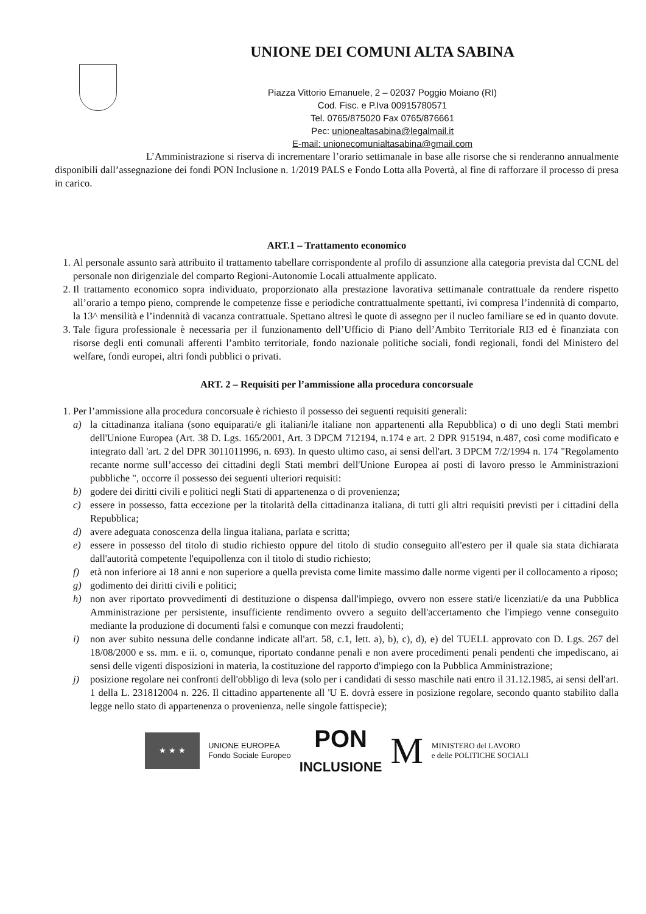UNIONE DEI COMUNI ALTA SABINA
Piazza Vittorio Emanuele, 2 – 02037 Poggio Moiano (RI)
Cod. Fisc. e P.Iva 00915780571
Tel. 0765/875020 Fax 0765/876661
Pec: unionealtasabina@legalmail.it
E-mail: unionecomunialtasabina@gmail.com
L’Amministrazione si riserva di incrementare l’orario settimanale in base alle risorse che si renderanno annualmente disponibili dall’assegnazione dei fondi PON Inclusione n. 1/2019 PALS e Fondo Lotta alla Povertà, al fine di rafforzare il processo di presa in carico.
ART.1 – Trattamento economico
1. Al personale assunto sarà attribuito il trattamento tabellare corrispondente al profilo di assunzione alla categoria prevista dal CCNL del personale non dirigenziale del comparto Regioni-Autonomie Locali attualmente applicato.
2. Il trattamento economico sopra individuato, proporzionato alla prestazione lavorativa settimanale contrattuale da rendere rispetto all’orario a tempo pieno, comprende le competenze fisse e periodiche contrattualmente spettanti, ivi compresa l’indennità di comparto, la 13^ mensilità e l’indennità di vacanza contrattuale. Spettano altresì le quote di assegno per il nucleo familiare se ed in quanto dovute.
3. Tale figura professionale è necessaria per il funzionamento dell’Ufficio di Piano dell’Ambito Territoriale RI3 ed è finanziata con risorse degli enti comunali afferenti l’ambito territoriale, fondo nazionale politiche sociali, fondi regionali, fondi del Ministero del welfare, fondi europei, altri fondi pubblici o privati.
ART. 2 – Requisiti per l’ammissione alla procedura concorsuale
1. Per l’ammissione alla procedura concorsuale è richiesto il possesso dei seguenti requisiti generali:
a) la cittadinanza italiana (sono equiparati/e gli italiani/le italiane non appartenenti alla Repubblica) o di uno degli Stati membri dell'Unione Europea (Art. 38 D. Lgs. 165/2001, Art. 3 DPCM 712194, n.174 e art. 2 DPR 915194, n.487, così come modificato e integrato dall 'art. 2 del DPR 3011011996, n. 693). In questo ultimo caso, ai sensi dell'art. 3 DPCM 7/2/1994 n. 174 "Regolamento recante norme sull’accesso dei cittadini degli Stati membri dell'Unione Europea ai posti di lavoro presso le Amministrazioni pubbliche ", occorre il possesso dei seguenti ulteriori requisiti:
b) godere dei diritti civili e politici negli Stati di appartenenza o di provenienza;
c) essere in possesso, fatta eccezione per la titolarità della cittadinanza italiana, di tutti gli altri requisiti previsti per i cittadini della Repubblica;
d) avere adeguata conoscenza della lingua italiana, parlata e scritta;
e) essere in possesso del titolo di studio richiesto oppure del titolo di studio conseguito all'estero per il quale sia stata dichiarata dall'autorità competente l'equipollenza con il titolo di studio richiesto;
f) età non inferiore ai 18 anni e non superiore a quella prevista come limite massimo dalle norme vigenti per il collocamento a riposo;
g) godimento dei diritti civili e politici;
h) non aver riportato provvedimenti di destituzione o dispensa dall'impiego, ovvero non essere stati/e licenziati/e da una Pubblica Amministrazione per persistente, insufficiente rendimento ovvero a seguito dell'accertamento che l'impiego venne conseguito mediante la produzione di documenti falsi e comunque con mezzi fraudolenti;
i) non aver subito nessuna delle condanne indicate all'art. 58, c.1, lett. a), b), c), d), e) del TUELL approvato con D. Lgs. 267 del 18/08/2000 e ss. mm. e ii. o, comunque, riportato condanne penali e non avere procedimenti penali pendenti che impediscano, ai sensi delle vigenti disposizioni in materia, la costituzione del rapporto d'impiego con la Pubblica Amministrazione;
j) posizione regolare nei confronti dell'obbligo di leva (solo per i candidati di sesso maschile nati entro il 31.12.1985, ai sensi dell'art. 1 della L. 231812004 n. 226. Il cittadino appartenente all 'U E. dovrà essere in posizione regolare, secondo quanto stabilito dalla legge nello stato di appartenenza o provenienza, nelle singole fattispecie);
★ ★ ★
UNIONE EUROPEA
Fondo Sociale Europeo
PON
INCLUSIONE
M
MINISTERO del LAVORO
e delle POLITICHE SOCIALI